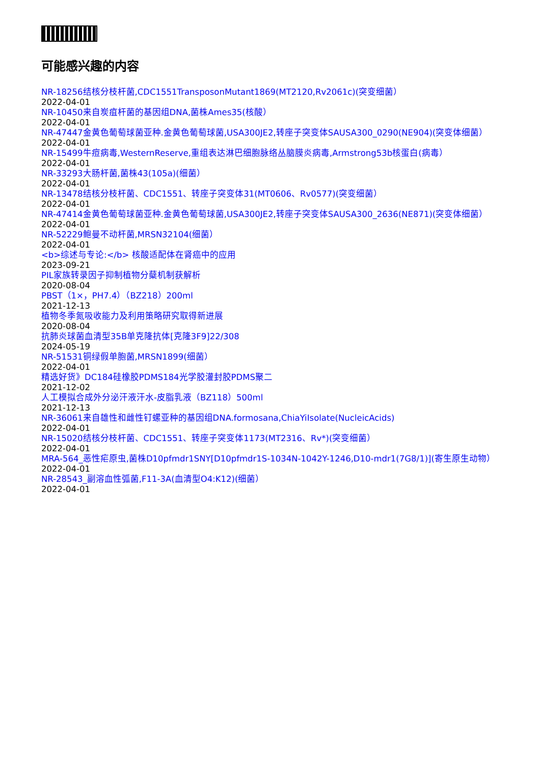可能感兴趣的内容
NR-18256结核分枝杆菌,CDC1551TransposonMutant1869(MT2120,Rv2061c)(突变细菌）
2022-04-01
NR-10450来自炭疽杆菌的基因组DNA,菌株Ames35(核酸）
2022-04-01
NR-47447金黄色葡萄球菌亚种.金黄色葡萄球菌,USA300JE2,转座子突变体SAUSA300_0290(NE904)(突变体细菌）
2022-04-01
NR-15499牛痘病毒,WesternReserve,重组表达淋巴细胞脉络丛脑膜炎病毒,Armstrong53b核蛋白(病毒）
2022-04-01
NR-33293大肠杆菌,菌株43(105a)(细菌）
2022-04-01
NR-13478结核分枝杆菌、CDC1551、转座子突变体31(MT0606、Rv0577)(突变细菌）
2022-04-01
NR-47414金黄色葡萄球菌亚种.金黄色葡萄球菌,USA300JE2,转座子突变体SAUSA300_2636(NE871)(突变体细菌）
2022-04-01
NR-52229鲍曼不动杆菌,MRSN32104(细菌）
2022-04-01
<b>综述与专论:</b> 核酸适配体在肾癌中的应用
2023-09-21
PIL家族转录因子抑制植物分蘖机制获解析
2020-08-04
PBST（1×，PH7.4）（BZ218）200ml
2021-12-13
植物冬季氮吸收能力及利用策略研究取得新进展
2020-08-04
抗肺炎球菌血清型35B单克隆抗体[克隆3F9]22/308
2024-05-19
NR-51531铜绿假单胞菌,MRSN1899(细菌）
2022-04-01
精选好货》DC184硅橡胶PDMS184光学胶灌封胶PDMS聚二
2021-12-02
人工模拟合成外分泌汗液汗水-皮脂乳液（BZ118）500ml
2021-12-13
NR-36061来自雄性和雌性钉螺亚种的基因组DNA.formosana,ChiaYiIsolate(NucleicAcids)
2022-04-01
NR-15020结核分枝杆菌、CDC1551、转座子突变体1173(MT2316、Rv*)(突变细菌）
2022-04-01
MRA-564_恶性疟原虫,菌株D10pfmdr1SNY[D10pfmdr1S-1034N-1042Y-1246,D10-mdr1(7G8/1)](寄生原生动物）
2022-04-01
NR-28543_副溶血性弧菌,F11-3A(血清型O4:K12)(细菌）
2022-04-01